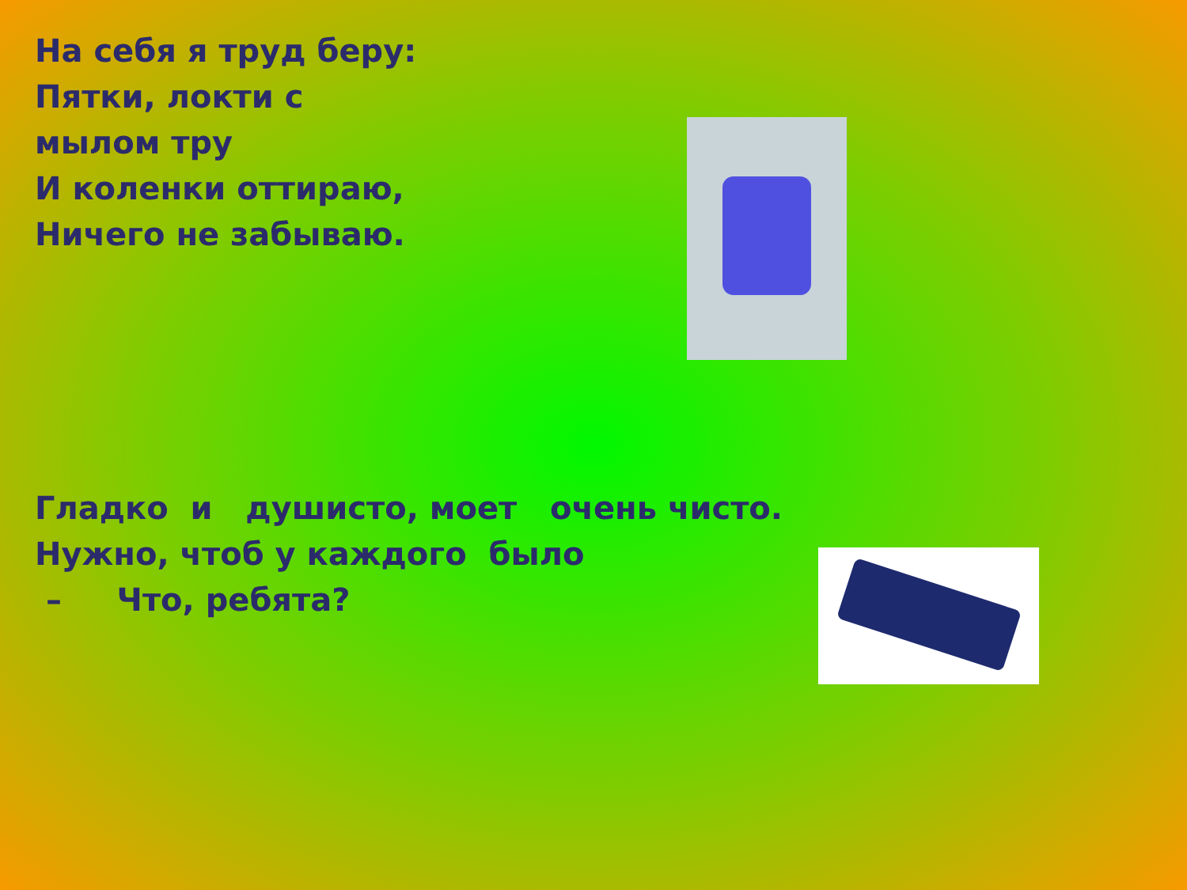На себя я труд беру:
Пятки, локти с
мылом тру
И коленки оттираю,
Ничего не забываю.
Гладко и душисто, моет очень чисто.
Нужно, чтоб у каждого было
– Что, ребята?